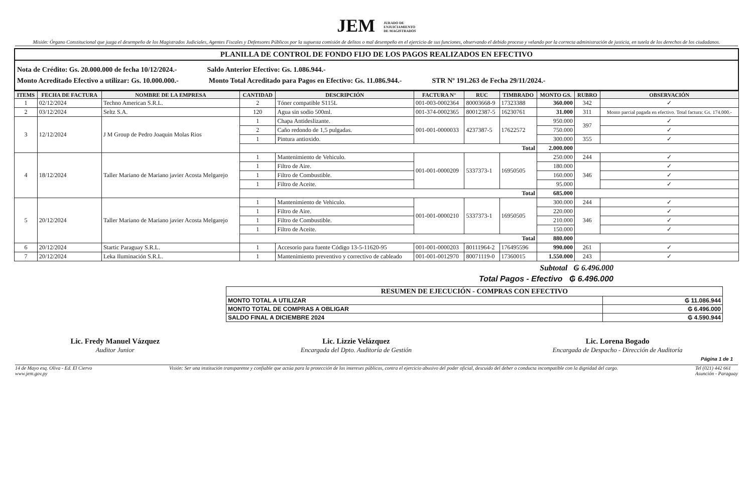JEM JURADO DE
ENJUICIAMIENTO
DE MAGISTRADOS
Misión: Órgano Constitucional que juzga el desempeño de los Magistrados Judiciales, Agentes Fiscales y Defensores Públicos por la supuesta comisión de delitos o mal desempeño en el ejercicio de sus funciones, observando el debido proceso y velando por la correcta administración de justicia, en tutela de los derechos de los ciudadanos.
PLANILLA DE CONTROL DE FONDO FIJO DE LOS PAGOS REALIZADOS EN EFECTIVO
Nota de Crédito: Gs. 20.000.000 de fecha 10/12/2024.- Saldo Anterior Efectivo: Gs. 1.086.944.-
Monto Acreditado Efectivo a utilizar: Gs. 10.000.000.- Monto Total Acreditado para Pagos en Efectivo: Gs. 11.086.944.- STR Nº 191.263 de Fecha 29/11/2024.-
| ITEMS | FECHA DE FACTURA | NOMBRE DE LA EMPRESA | CANTIDAD | DESCRIPCIÓN | FACTURA N° | RUC | TIMBRADO | MONTO GS. | RUBRO | OBSERVACIÓN |
| --- | --- | --- | --- | --- | --- | --- | --- | --- | --- | --- |
| 1 | 02/12/2024 | Techno American S.R.L. | 2 | Tóner compatible S115L | 001-003-0002364 | 80003668-9 | 17323388 | 360.000 | 342 | ✓ |
| 2 | 03/12/2024 | Seltz S.A. | 120 | Agua sin sodio 500ml. | 001-374-0002365 | 80012387-5 | 16230761 | 31.000 | 311 | Monto parcial pagada en efectivo. Total factura: Gs. 174.000.- |
| 3 | 12/12/2024 | J M Group de Pedro Joaquin Molas Rios | 1 | Chapa Antideslizante. | 001-001-0000033 | 4237387-5 | 17622572 | 950.000 | 397 | ✓ |
| | | | 2 | Caño redondo de 1,5 pulgadas. | | | | 750.000 | | ✓ |
| | | | 1 | Pintura antioxido. | | | | 300.000 | 355 | ✓ |
| | | | Total | | | | | 2.000.000 | | |
| 4 | 18/12/2024 | Taller Mariano de Mariano javier Acosta Melgarejo | 1 | Mantenimiento de Vehiculo. | 001-001-0000209 | 5337373-1 | 16950505 | 250.000 | 244 | ✓ |
| | | | 1 | Filtro de Aire. | | | | 180.000 | 346 | ✓ |
| | | | 1 | Filtro de Combustible. | | | | 160.000 | | ✓ |
| | | | 1 | Filtro de Aceite. | | | | 95.000 | | ✓ |
| | | | Total | | | | | 685.000 | | |
| 5 | 20/12/2024 | Taller Mariano de Mariano javier Acosta Melgarejo | 1 | Mantenimiento de Vehiculo. | 001-001-0000210 | 5337373-1 | 16950505 | 300.000 | 244 | ✓ |
| | | | 1 | Filtro de Aire. | | | | 220.000 | 346 | ✓ |
| | | | 1 | Filtro de Combustible. | | | | 210.000 | | ✓ |
| | | | 1 | Filtro de Aceite. | | | | 150.000 | | ✓ |
| | | | Total | | | | | 880.000 | | |
| 6 | 20/12/2024 | Startic Paraguay S.R.L. | 1 | Accesorio para fuente Código 13-5-11620-95 | 001-001-0000203 | 80111964-2 | 176495596 | 990.000 | 261 | ✓ |
| 7 | 20/12/2024 | Leka Iluminación S.R.L. | 1 | Mantenimiento preventivo y correctivo de cableado | 001-001-0012970 | 80071119-0 | 17360015 | 1.550.000 | 243 | ✓ |
Subtotal ₲ 6.496.000
Total Pagos - Efectivo ₲ 6.496.000
| RESUMEN DE EJECUCIÓN - COMPRAS CON EFECTIVO | |
| --- | --- |
| MONTO TOTAL A UTILIZAR | ₲ 11.086.944 |
| MONTO TOTAL DE COMPRAS A OBLIGAR | ₲ 6.496.000 |
| SALDO FINAL A DICIEMBRE 2024 | ₲ 4.590.944 |
Lic. Fredy Manuel Vázquez
Auditor Junior
Lic. Lizzie Velázquez
Encargada del Dpto. Auditoría de Gestión
Lic. Lorena Bogado
Encargada de Despacho - Dirección de Auditoría
Página 1 de 1
14 de Mayo esq. Oliva - Ed. El Ciervo
www.jem.gov.py Visión: Ser una institución transparente y confiable que actúa para la protección de los intereses públicos, contra el ejercicio abusivo del poder oficial, descuido del deber o conducta incompatible con la dignidad del cargo. Tel (021) 442 661
Asunción - Paraguay